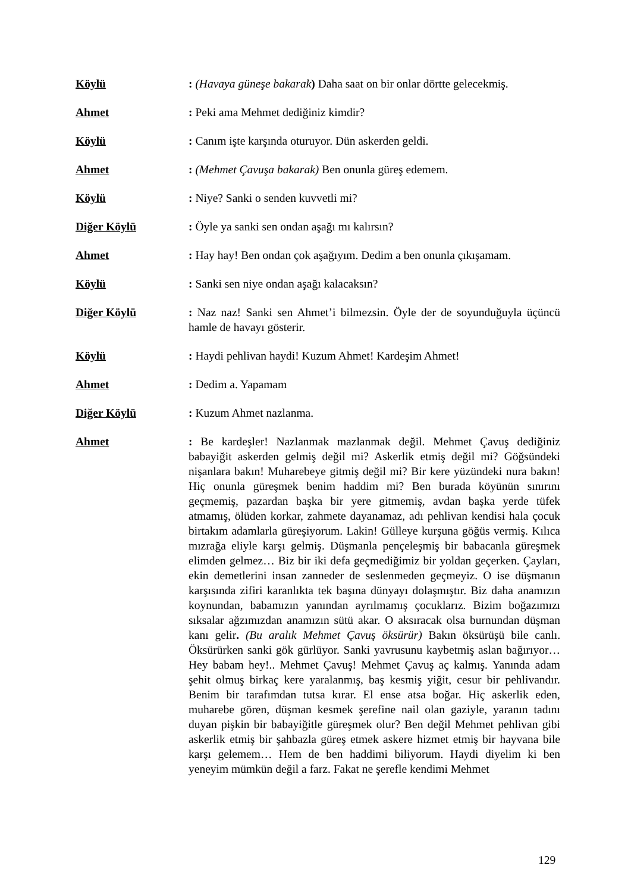Köylü : (Havaya güneşe bakarak) Daha saat on bir onlar dörtte gelecekmiş.
Ahmet : Peki ama Mehmet dediğiniz kimdir?
Köylü : Canım işte karşında oturuyor. Dün askerden geldi.
Ahmet : (Mehmet Çavuşa bakarak) Ben onunla güreş edemem.
Köylü : Niye? Sanki o senden kuvvetli mi?
Diğer Köylü : Öyle ya sanki sen ondan aşağı mı kalırsın?
Ahmet : Hay hay! Ben ondan çok aşağıyım. Dedim a ben onunla çıkışamam.
Köylü : Sanki sen niye ondan aşağı kalacaksın?
Diğer Köylü : Naz naz! Sanki sen Ahmet’i bilmezsin. Öyle der de soyunduğuyla üçüncü hamle de havayı gösterir.
Köylü : Haydi pehlivan haydi! Kuzum Ahmet! Kardeşim Ahmet!
Ahmet : Dedim a. Yapamam
Diğer Köylü : Kuzum Ahmet nazlanma.
Ahmet : Be kardeşler! Nazlanmak mazlanmak değil. Mehmet Çavuş dediğiniz babayiğit askerden gelmiş değil mi? Askerlik etmiş değil mi? Göğsündeki nişanlara bakın! Muharebeye gitmiş değil mi? Bir kere yüzündeki nura bakın! Hiç onunla güreşmek benim haddim mi? Ben burada köyünün sınırını geçmemiş, pazardan başka bir yere gitmemiş, avdan başka yerde tüfek atmamış, ölüden korkar, zahmete dayanamaz, adı pehlivan kendisi hala çocuk birtakım adamlarla güreşiyorum. Lakin! Gülleye kurşuna göğüs vermiş. Kılıca mızrağa eliyle karşı gelmiş. Düşmanla pençeleşmiş bir babacanla güreşmek elimden gelmez… Biz bir iki defa geçmediğimiz bir yoldan geçerken. Çayları, ekin demetlerini insan zanneder de seslenmeden geçmeyiz. O ise düşmanın karşısında zifiri karanlıkta tek başına dünyayı dolaşmıştır. Biz daha anamızın koynundan, babamızın yanından ayrılmamış çocuklarız. Bizim boğazımızı sıksalar ağzımızdan anamızın sütü akar. O aksıracak olsa burnundan düşman kanı gelir. (Bu aralık Mehmet Çavuş öksürür) Bakın öksürüşü bile canlı. Öksürürken sanki gök gürlüyor. Sanki yavrusunu kaybetmiş aslan bağırıyor… Hey babam hey!.. Mehmet Çavuş! Mehmet Çavuş aç kalmış. Yanında adam şehit olmuş birkaç kere yaralanmış, baş kesmiş yiğit, cesur bir pehlivandır. Benim bir tarafımdan tutsa kırar. El ense atsa boğar. Hiç askerlik eden, muharebe gören, düşman kesmek şerefine nail olan gaziyle, yaranın tadını duyan pişkin bir babayiğitle güreşmek olur? Ben değil Mehmet pehlivan gibi askerlik etmiş bir şahbazla güreş etmek askere hizmet etmiş bir hayvana bile karşı gelemem… Hem de ben haddimi biliyorum. Haydi diyelim ki ben yeneyim mümkün değil a farz. Fakat ne şerefle kendimi Mehmet
129